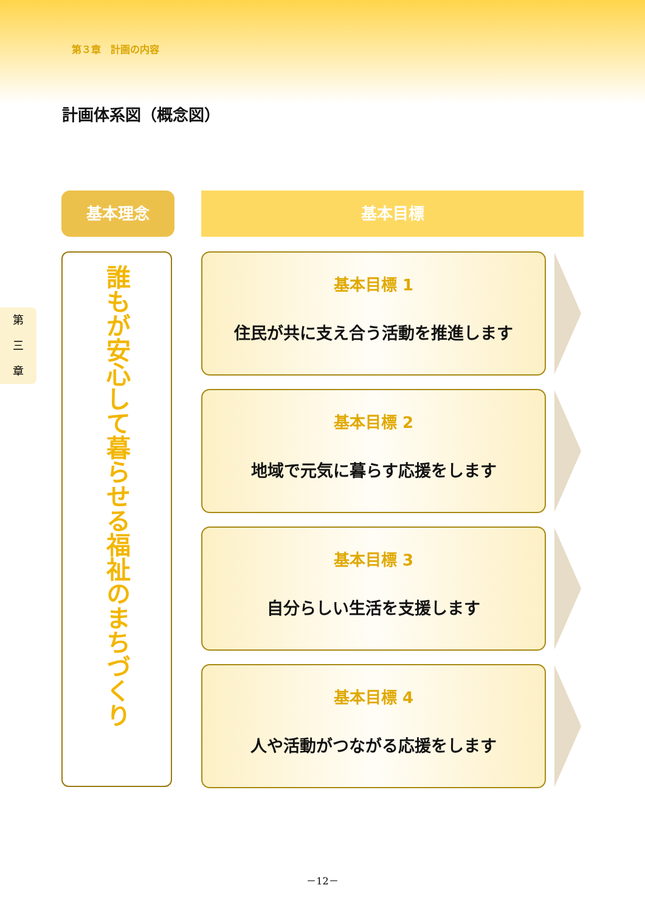第３章　計画の内容
計画体系図（概念図）
第
三
章
基本理念 基本目標
誰もが安心して暮らせる福祉のまちづくり
基本目標 1
住民が共に支え合う活動を推進します
基本目標 2
地域で元気に暮らす応援をします
基本目標 3
自分らしい生活を支援します
基本目標 4
人や活動がつながる応援をします
－12－